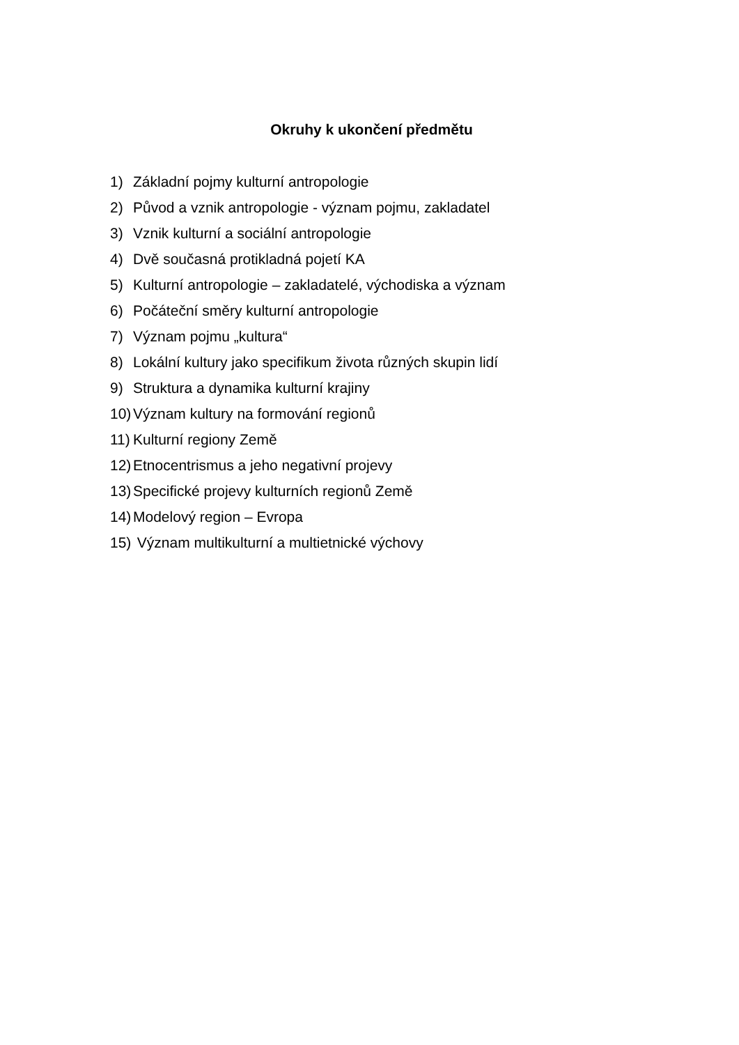Okruhy k ukončení předmětu
1) Základní pojmy kulturní antropologie
2) Původ a vznik antropologie - význam pojmu, zakladatel
3) Vznik kulturní a sociální antropologie
4) Dvě současná protikladná pojetí KA
5) Kulturní antropologie – zakladatelé, východiska a význam
6) Počáteční směry kulturní antropologie
7) Význam pojmu „kultura“
8) Lokální kultury jako specifikum života různých skupin lidí
9) Struktura a dynamika kulturní krajiny
10) Význam kultury na formování regionů
11) Kulturní regiony Země
12) Etnocentrismus a jeho negativní projevy
13) Specifické projevy kulturních regionů Země
14) Modelový region – Evropa
15) Význam multikulturní a multietnické výchovy